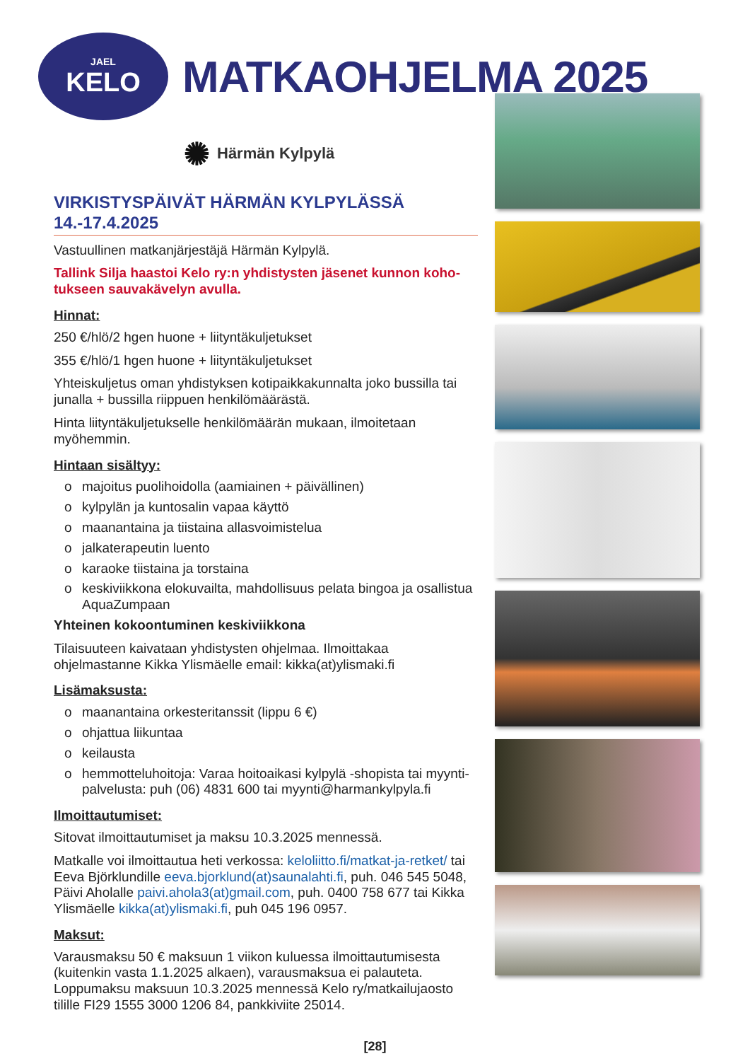JAEL
KELO
MATKAOHJELMA 2025
✺ Härmän Kylpylä
VIRKISTYSPÄIVÄT HÄRMÄN KYLPYLÄSSÄ 14.-17.4.2025
Vastuullinen matkanjärjestäjä Härmän Kylpylä.
Tallink Silja haastoi Kelo ry:n yhdistysten jäsenet kunnon koho­tukseen sauvakävelyn avulla.
Hinnat:
250 €/hlö/2 hgen huone + liityntäkuljetukset
355 €/hlö/1 hgen huone + liityntäkuljetukset
Yhteiskuljetus oman yhdistyksen kotipaikkakunnalta joko bussilla tai junalla + bussilla riippuen henkilömäärästä.
Hinta liityntäkuljetukselle henkilömäärän mukaan, ilmoitetaan myöhemmin.
Hintaan sisältyy:
o majoitus puolihoidolla (aamiainen + päivällinen)
o kylpylän ja kuntosalin vapaa käyttö
o maanantaina ja tiistaina allasvoimistelua
o jalkaterapeutin luento
o karaoke tiistaina ja torstaina
o keskiviikkona elokuvailta, mahdollisuus pelata bingoa ja osallistua AquaZumpaan
Yhteinen kokoontuminen keskiviikkona
Tilaisuuteen kaivataan yhdistysten ohjelmaa. Ilmoittakaa ohjelmastanne Kikka Ylismäelle email: kikka(at)ylismaki.fi
Lisämaksusta:
o maanantaina orkesteritanssit (lippu 6 €)
o ohjattua liikuntaa
o keilausta
o hemmotteluhoitoja: Varaa hoitoaikasi kylpylä -shopista tai myynti­palvelusta: puh (06) 4831 600 tai myynti@harmankylpyla.fi
Ilmoittautumiset:
Sitovat ilmoittautumiset ja maksu 10.3.2025 mennessä.
Matkalle voi ilmoittautua heti verkossa: keloliitto.fi/matkat-ja-retket/ tai Eeva Björklundille eeva.bjorklund(at)saunalahti.fi, puh. 046 545 5048, Päivi Aholalle paivi.ahola3(at)gmail.com, puh. 0400 758 677 tai Kikka Ylismäelle kikka(at)ylismaki.fi, puh 045 196 0957.
Maksut:
Varausmaksu 50 € maksuun 1 viikon kuluessa ilmoittautumisesta (kuitenkin vasta 1.1.2025 alkaen), varausmaksua ei palauteta. Loppumaksu maksuun 10.3.2025 mennessä Kelo ry/matkailujaosto tilille FI29 1555 3000 1206 84, pankkiviite 25014.
[28]